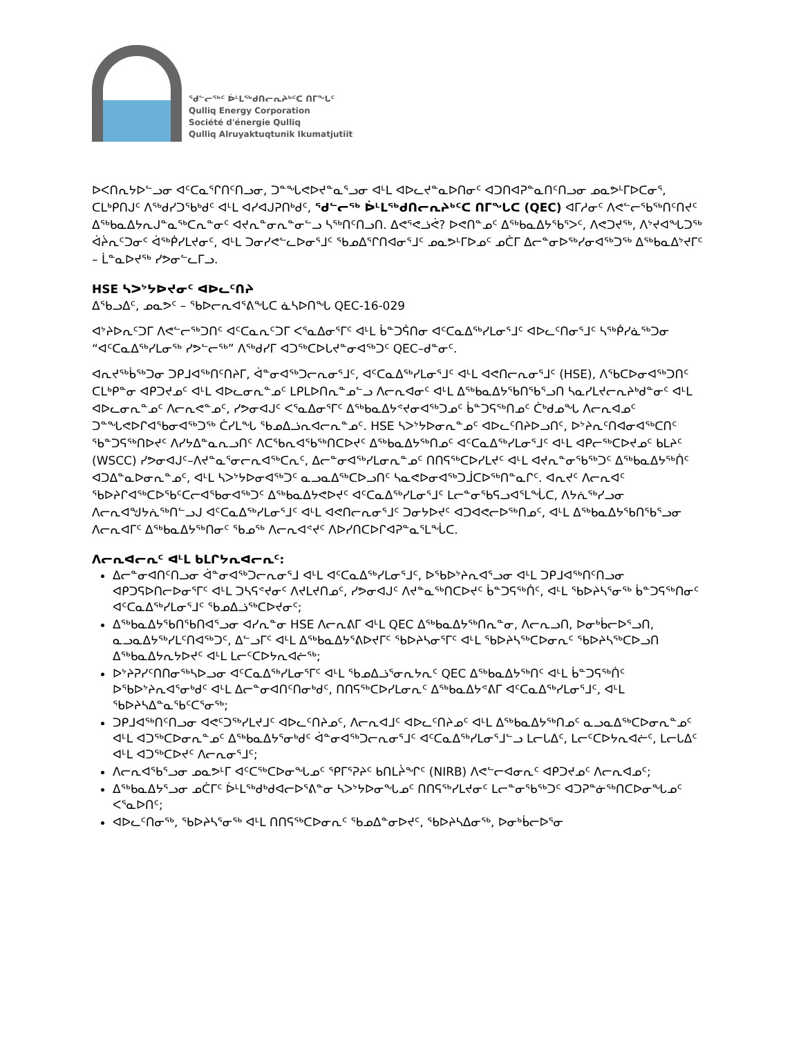ᖁᓪᓕᖅᑦ ᐆᒻᒪᖅᑯᑎᓕᕆᔨᒃᑦᑕ ᑎᒥᖓᑦ
Qulliq Energy Corporation
Société d'énergie Qulliq
Qulliq Alruyaktuqtunik Ikumatjutiit
ᐅᐸᑎᕆᔭᐅᓪᓗᓂ ᐊᑦᑕᓇᕐᒋᑎᑦᑎᓗᓂ, ᑐᓐᖓᕙᐅᔪᓐᓇᕐᓗᓂ ᐊᒻᒪ ᐊᐅᓚᔪᓐᓇᐅᑎᓂᑦ ᐊᑐᑎᐊᕈᓐᓇᑎᑦᑎᓗᓂ ᓄᓇᕗᒻᒥᐅᑕᓂᕐ, ᑕᒪᒃᑭᑎᒍᑦ ᐱᖅᑯᓯᑐᖃᒃᑯᑦ ᐊᒻᒪ ᐊᓯᐊᒍᕈᑎᒃᑯᑦ, ᖁᓪᓕᖅ ᐆᒻᒪᖅᑯᑎᓕᕆᔨᒃᑦᑕ ᑎᒥᖓᑕ (QEC) ᐊᒥᓱᓂᑦ ᐱᕙᓪᓕᖃᖅᑎᑦᑎᔪᑦ ᐃᖅᑲᓇᐃᔭᕆᒍᓐᓇᖅᑕᕆᓐᓂᑦ ᐊᔪᕆᓐᓂᕆᓐᓂᓪᓗ ᓴᖅᑎᑦᑎᓗᑎ. ᐃᕙᕐᕙᓘᕚ? ᐅᕙᑎᓐᓄᑦ ᐃᖅᑲᓇᐃᔭᖃᕐᐳᑦ, ᐱᕙᑐᔪᖅ, ᐱᔾᔪᐊᖓᑐᖅ ᐋᔩᕆᑦᑐᓂᑦ ᐋᖅᑮᓯᒪᔪᓂᑦ, ᐊᒻᒪ ᑐᓂᓯᕙᓪᓚᐅᓂᕐᒧᑦ ᖃᓄᐃᕐᒋᑎᐊᓂᕐᒧᑦ ᓄᓇᕗᒻᒥᐅᓄᑦ ᓄᑖᒥ ᐃᓕᓐᓂᐅᖅᓯᓂᐊᖅᑐᖅ ᐃᖅᑲᓇᐃᔾᔪᒥᑦ – ᒫᓐᓇᐅᔪᖅ ᓯᕗᓂᓪᓚᒥᓗ.
HSE ᓴᐳᔾᔭᐅᔪᓂᑦ ᐊᐅᓚᑦᑎᔨ
ᐃᖃᓗᐃᑦ, ᓄᓇᕗᑦ – ᖃᐅᓕᕆᐊᕐᕕᖓᑕ ᓈᓴᐅᑎᖓ QEC-16-029
ᐊᔾᔨᐅᕆᑦᑐᒥ ᐱᕙᓪᓕᖅᑐᑎᑦ ᐊᑦᑕᓇᕆᑦᑐᒥ ᐸᕐᓇᐃᓂᕐᒥᑦ ᐊᒻᒪ ᑳᓐᑐᕌᑎᓂ ᐊᑦᑕᓇᐃᖅᓯᒪᓂᕐᒧᑦ ᐊᐅᓚᑦᑎᓂᕐᒧᑦ ᓴᖅᑮᓯᓈᖅᑐᓂ “ᐊᑦᑕᓇᐃᖅᓯᒪᓂᖅ ᓯᕗᓪᓕᖅ” ᐱᖅᑯᓯᒥ ᐊᑐᖅᑕᐅᒐᔪᓐᓂᐊᖅᑐᑦ QEC–ᑯᓐᓂᑦ.
ᐊᕆᔪᖅᑳᖅᑐᓂ ᑐᑭᒧᐊᖅᑎᑦᑎᔨᒥ, ᐋᓐᓂᐊᖅᑐᓕᕆᓂᕐᒧᑦ, ᐊᑦᑕᓇᐃᖅᓯᒪᓂᕐᒧᑦ ᐊᒻᒪ ᐊᕙᑎᓕᕆᓂᕐᒧᑦ (HSE), ᐱᖃᑕᐅᓂᐊᖅᑐᑎᑦ ᑕᒪᒃᑭᓐᓂ ᐊᑭᑐᔪᓄᑦ ᐊᒻᒪ ᐊᐅᓚᓂᕆᓐᓄᑦ ᒪᑭᒪᐅᑎᕆᓐᓄᓪᓗ ᐱᓕᕆᐊᓂᑦ ᐊᒻᒪ ᐃᖅᑲᓇᐃᔭᖃᑎᖃᕐᓗᑎ ᓴᓇᓯᒪᔪᓕᕆᔨᒃᑯᓐᓂᑦ ᐊᒻᒪ ᐊᐅᓚᓂᕆᓐᓄᑦ ᐱᓕᕆᕙᓐᓄᑦ, ᓯᕗᓂᐊᒍᑦ ᐸᕐᓇᐃᓂᕐᒥᑦ ᐃᖅᑲᓇᐃᔭᕝᔪᓂᐊᖅᑐᓄᑦ ᑳᓐᑐᕋᖅᑎᓄᑦ ᑖᒃᑯᓄᖓ ᐱᓕᕆᐊᓄᑦ ᑐᓐᖓᕙᐅᒋᐊᖃᓂᐊᖅᑐᖅ ᑖᓯᒪᖓ ᖃᓄᐃᓘᕆᐊᓕᕆᓐᓄᑦ. HSE ᓴᐳᔾᔭᐅᓂᕆᓐᓄᑦ ᐊᐅᓚᑦᑎᔨᐅᓗᑎᑦ, ᐅᔾᔨᕆᑦᑎᐊᓂᐊᖅᑕᑎᑦ ᖃᓐᑐᕋᖅᑎᐅᔪᑦ ᐱᓯᔭᐃᓐᓇᕆᓗᑎᑦ ᐱᑕᖃᕆᐊᖃᖅᑎᑕᐅᔪᑦ ᐃᖅᑲᓇᐃᔭᖅᑎᓄᑦ ᐊᑦᑕᓇᐃᖅᓯᒪᓂᕐᒧᑦ ᐊᒻᒪ ᐊᑭᓕᖅᑕᐅᔪᓄᑦ ᑲᒪᔨᑦ (WSCC) ᓯᕗᓂᐊᒍᑦ–ᐱᔪᓐᓇᕐᓂᓕᕆᐊᖅᑕᕆᑦ, ᐃᓕᓐᓂᐊᖅᓯᒪᓂᕆᓐᓄᑦ ᑎᑎᕋᖅᑕᐅᓯᒪᔪᑦ ᐊᒻᒪ ᐊᔪᕆᓐᓂᖃᖅᑐᑦ ᐃᖅᑲᓇᐃᔭᖅᑏᑦ ᐊᑐᐃᓐᓇᐅᓂᕆᓐᓄᑦ, ᐊᒻᒪ ᓴᐳᔾᔭᐅᓂᐊᖅᑐᑦ ᓇᓗᓇᐃᖅᑕᐅᓗᑎᑦ ᓴᓇᕙᐅᓂᐊᖅᑐᒨᑕᐅᖅᑎᓐᓇᒋᑦ. ᐊᕆᔪᑦ ᐱᓕᕆᐊᑦ ᖃᐅᔨᒋᐊᖅᑕᐅᖃᑦᑕᓕᐊᖃᓂᐊᖅᑐᑦ ᐃᖅᑲᓇᐃᔭᕙᐅᔪᑦ ᐊᑦᑕᓇᐃᖅᓯᒪᓂᕐᒧᑦ ᒪᓕᓐᓂᖃᕋᓗᐊᕐᒪᖔᑕ, ᐱᔭᕇᖅᓯᓗᓂ ᐱᓕᕆᐊᖑᔭᕇᖅᑎᓪᓗᒍ ᐊᑦᑕᓇᐃᖅᓯᒪᓂᕐᒧᑦ ᐊᒻᒪ ᐊᕙᑎᓕᕆᓂᕐᒧᑦ ᑐᓂᔭᐅᔪᑦ ᐊᑐᐊᕙᓕᐅᖅᑎᓄᑦ, ᐊᒻᒪ ᐃᖅᑲᓇᐃᔭᖃᑎᖃᕐᓗᓂ ᐱᓕᕆᐊᒥᑦ ᐃᖅᑲᓇᐃᔭᖅᑎᓂᑦ ᖃᓄᖅ ᐱᓕᕆᐊᕝᔪᑦ ᐱᐅᓯᑎᑕᐅᒋᐊᕈᓐᓇᕐᒪᖔᑕ.
ᐱᓕᕆᐊᓕᕆᑦ ᐊᒻᒪ ᑲᒪᒋᔭᕆᐊᓕᕆᑦ:
ᐃᓕᓐᓂᐊᑎᑦᑎᓗᓂ ᐋᓐᓂᐊᖅᑐᓕᕆᓂᕐᒧ ᐊᒻᒪ ᐊᑦᑕᓇᐃᖅᓯᒪᓂᕐᒧᑦ, ᐅᖃᐅᔾᔨᕆᐊᕐᓗᓂ ᐊᒻᒪ ᑐᑭᒧᐊᖅᑎᑦᑎᓗᓂ ᐊᑭᑐᕋᐅᑎᓕᐅᓂᕐᒥᑦ ᐊᒻᒪ ᑐᓴᕋᕝᔪᓂᑦ ᐱᔪᒪᔪᑎᓄᑦ, ᓯᕗᓂᐊᒍᑦ ᐱᔪᓐᓇᖅᑎᑕᐅᔪᑦ ᑳᓐᑐᕋᖅᑏᑦ, ᐊᒻᒪ ᖃᐅᔨᓴᕐᓂᖅ ᑳᓐᑐᕋᖅᑎᓂᑦ ᐊᑦᑕᓇᐃᖅᓯᒪᓂᕐᒧᑦ ᖃᓄᐃᓘᖅᑕᐅᔪᓂᑦ;
ᐃᖅᑲᓇᐃᔭᖃᑎᖃᑎᐊᕐᓗᓂ ᐊᓯᕆᓐᓂ HSE ᐱᓕᕆᕕᒥ ᐊᒻᒪ QEC ᐃᖅᑲᓇᐃᔭᖅᑎᕆᓐᓂ, ᐱᓕᕆᓗᑎ, ᐅᓂᒃᑳᓕᐅᕐᓗᑎ, ᓇᓗᓇᐃᔭᖅᓯᒪᑦᑎᐊᖅᑐᑦ, ᐃᓪᓗᒥᑦ ᐊᒻᒪ ᐃᖅᑲᓇᐃᔭᕐᕕᐅᔪᒥᑦ ᖃᐅᔨᓴᓂᕐᒥᑦ ᐊᒻᒪ ᖃᐅᔨᓴᖅᑕᐅᓂᕆᑦ ᖃᐅᔨᓴᖅᑕᐅᓗᑎ ᐃᖅᑲᓇᐃᔭᕆᔭᐅᔪᑦ ᐊᒻᒪ ᒪᓕᑦᑕᐅᔭᕆᐊᓖᖅ;
ᐅᔾᔨᕈᓯᑦᑎᑎᓂᖅᓴᐅᓗᓂ ᐊᑦᑕᓇᐃᖅᓯᒪᓂᕐᒥᑦ ᐊᒻᒪ ᖃᓄᐃᓘᕐᓂᕆᔭᕆᑦ QEC ᐃᖅᑲᓇᐃᔭᖅᑎᑦ ᐊᒻᒪ ᑳᓐᑐᕋᖅᑏᑦ ᐅᖃᐅᔾᔨᕆᐊᕐᓂᒃᑯᑦ ᐊᒻᒪ ᐃᓕᓐᓂᐊᑎᑦᑎᓂᒃᑯᑦ, ᑎᑎᕋᖅᑕᐅᓯᒪᓂᕆᑦ ᐃᖅᑲᓇᐃᔭᕝᕕᒥ ᐊᑦᑕᓇᐃᖅᓯᒪᓂᕐᒧᑦ, ᐊᒻᒪ ᖃᐅᔨᓴᐃᓐᓇᖃᑦᑕᕐᓂᖅ;
ᑐᑭᒧᐊᖅᑎᑦᑎᓗᓂ ᐊᕙᑦᑐᖅᓯᒪᔪᒧᑦ ᐊᐅᓚᑦᑎᔨᓄᑦ, ᐱᓕᕆᐊᒧᑦ ᐊᐅᓚᑦᑎᔨᓄᑦ ᐊᒻᒪ ᐃᖅᑲᓇᐃᔭᖅᑎᓄᑦ ᓇᓗᓇᐃᖅᑕᐅᓂᕆᓐᓄᑦ ᐊᒻᒪ ᐊᑐᖅᑕᐅᓂᕆᓐᓄᑦ ᐃᖅᑲᓇᐃᔭᕐᓂᒃᑯᑦ ᐋᓐᓂᐊᖅᑐᓕᕆᓂᕐᒧᑦ ᐊᑦᑕᓇᐃᖅᓯᒪᓂᕐᒧᓪᓗ ᒪᓕᒐᐃᑦ, ᒪᓕᑦᑕᐅᔭᕆᐊᓖᑦ, ᒪᓕᒐᐃᑦ ᐊᒻᒪ ᐊᑐᖅᑕᐅᔪᑦ ᐱᓕᕆᓂᕐᒧᑦ;
ᐱᓕᕆᐊᖃᕐᓗᓂ ᓄᓇᕗᒻᒥ ᐊᑦᑕᖅᑕᐅᓂᖓᓄᑦ ᕿᒥᕐᕈᔨᑦ ᑲᑎᒪᔩᖏᑦ (NIRB) ᐱᕙᓪᓕᐊᓂᕆᑦ ᐊᑭᑐᔪᓄᑦ ᐱᓕᕆᐊᓄᑦ;
ᐃᖅᑲᓇᐃᔭᕐᓗᓂ ᓄᑖᒥᑦ ᐆᒻᒪᖅᑯᒃᑯᐊᓕᐅᕐᕕᓐᓂ ᓴᐳᔾᔭᐅᓂᖓᓄᑦ ᑎᑎᕋᖅᓯᒪᔪᓂᑦ ᒪᓕᓐᓂᖃᖅᑐᑦ ᐊᑐᕈᓐᓃᖅᑎᑕᐅᓂᖓᓄᑦ ᐸᕐᓇᐅᑎᑦ;
ᐊᐅᓚᑦᑎᓂᖅ, ᖃᐅᔨᓴᕐᓂᖅ ᐊᒻᒪ ᑎᑎᕋᖅᑕᐅᓂᕆᑦ ᖃᓄᐃᓐᓂᐅᔪᑦ, ᖃᐅᔨᓴᐃᓂᖅ, ᐅᓂᒃᑳᓕᐅᕐᓂ